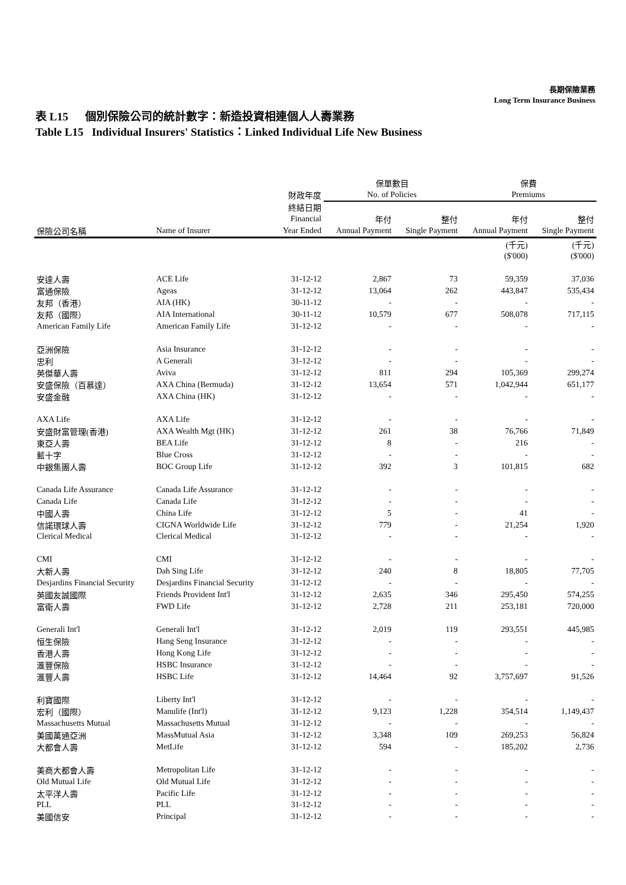長期保險業務
Long Term Insurance Business
表 L15 個別保險公司的統計數字：新造投資相連個人人壽業務
Table L15 Individual Insurers' Statistics：Linked Individual Life New Business
| | | | 保單數目 | | 保費 | |
| --- | --- | --- | --- | --- | --- | --- |
| | | 財政年度 | No. of Policies | | Premiums | |
| | | 終結日期 | | | | |
| | | Financial | 年付 | 整付 | 年付 | 整付 |
| 保險公司名稱 | Name of Insurer | Year Ended | Annual Payment | Single Payment | Annual Payment | Single Payment |
| | | | | | (千元) | (千元) |
| | | | | | ($'000) | ($'000) |
| 安達人壽 | ACE Life | 31-12-12 | 2,867 | 73 | 59,359 | 37,036 |
| 富通保險 | Ageas | 31-12-12 | 13,064 | 262 | 443,847 | 535,434 |
| 友邦（香港） | AIA (HK) | 30-11-12 | - | - | - | - |
| 友邦（國際） | AIA International | 30-11-12 | 10,579 | 677 | 508,078 | 717,115 |
| American Family Life | American Family Life | 31-12-12 | - | - | - | - |
| 亞洲保險 | Asia Insurance | 31-12-12 | - | - | - | - |
| 忠利 | A Generali | 31-12-12 | - | - | - | - |
| 英傑華人壽 | Aviva | 31-12-12 | 811 | 294 | 105,369 | 299,274 |
| 安盛保險（百慕達） | AXA China (Bermuda) | 31-12-12 | 13,654 | 571 | 1,042,944 | 651,177 |
| 安盛金融 | AXA China (HK) | 31-12-12 | - | - | - | - |
| AXA Life | AXA Life | 31-12-12 | - | - | - | - |
| 安盛財富管理(香港) | AXA Wealth Mgt (HK) | 31-12-12 | 261 | 38 | 76,766 | 71,849 |
| 東亞人壽 | BEA Life | 31-12-12 | 8 | - | 216 | - |
| 藍十字 | Blue Cross | 31-12-12 | - | - | - | - |
| 中銀集團人壽 | BOC Group Life | 31-12-12 | 392 | 3 | 101,815 | 682 |
| Canada Life Assurance | Canada Life Assurance | 31-12-12 | - | - | - | - |
| Canada Life | Canada Life | 31-12-12 | - | - | - | - |
| 中國人壽 | China Life | 31-12-12 | 5 | - | 41 | - |
| 信諾環球人壽 | CIGNA Worldwide Life | 31-12-12 | 779 | - | 21,254 | 1,920 |
| Clerical Medical | Clerical Medical | 31-12-12 | - | - | - | - |
| CMI | CMI | 31-12-12 | - | - | - | - |
| 大新人壽 | Dah Sing Life | 31-12-12 | 240 | 8 | 18,805 | 77,705 |
| Desjardins Financial Security | Desjardins Financial Security | 31-12-12 | - | - | - | - |
| 英國友誠國際 | Friends Provident Int'l | 31-12-12 | 2,635 | 346 | 295,450 | 574,255 |
| 富衛人壽 | FWD Life | 31-12-12 | 2,728 | 211 | 253,181 | 720,000 |
| Generali Int'l | Generali Int'l | 31-12-12 | 2,019 | 119 | 293,551 | 445,985 |
| 恒生保險 | Hang Seng Insurance | 31-12-12 | - | - | - | - |
| 香港人壽 | Hong Kong Life | 31-12-12 | - | - | - | - |
| 滙豐保險 | HSBC Insurance | 31-12-12 | - | - | - | - |
| 滙豐人壽 | HSBC Life | 31-12-12 | 14,464 | 92 | 3,757,697 | 91,526 |
| 利寶國際 | Liberty Int'l | 31-12-12 | - | - | - | - |
| 宏利（國際） | Manulife (Int'l) | 31-12-12 | 9,123 | 1,228 | 354,514 | 1,149,437 |
| Massachusetts Mutual | Massachusetts Mutual | 31-12-12 | - | - | - | - |
| 美國萬通亞洲 | MassMutual Asia | 31-12-12 | 3,348 | 109 | 269,253 | 56,824 |
| 大都會人壽 | MetLife | 31-12-12 | 594 | - | 185,202 | 2,736 |
| 美商大都會人壽 | Metropolitan Life | 31-12-12 | - | - | - | - |
| Old Mutual Life | Old Mutual Life | 31-12-12 | - | - | - | - |
| 太平洋人壽 | Pacific Life | 31-12-12 | - | - | - | - |
| PLL | PLL | 31-12-12 | - | - | - | - |
| 美國信安 | Principal | 31-12-12 | - | - | - | - |